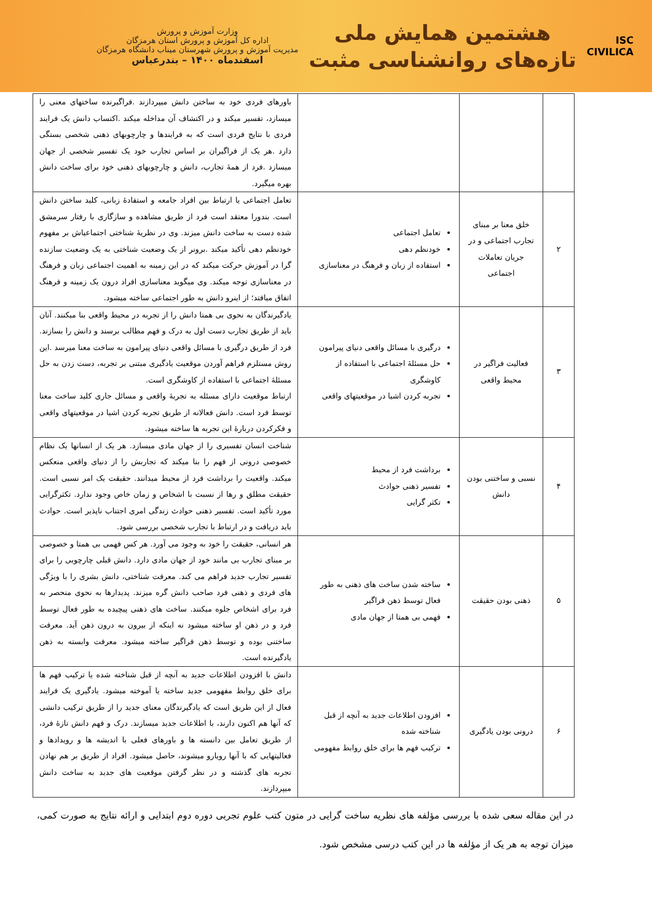ISC
CIVILICA
هشتمین همایش ملی
تازه‌های روانشناسی مثبت
وزارت آموزش و پرورش
اداره کل آموزش و پرورش استان هرمزگان
مدیریت آموزش و پرورش شهرستان میناب دانشگاه هرمزگان
اسفندماه ۱۴۰۰ – بندرعباس
| | | | باورهای فردی خود به ساختن دانش میپردازند .فراگیرنده ساختهای معنی را میسازد، تفسیر میکند و در اکتشاف آن مداخله میکند .اکتساب دانش یک فرایند فردی با نتایج فردی است که به فرایندها و چارچوبهای ذهنی شخصی بستگی دارد .هر یک از فراگیران بر اساس تجارب خود یک تفسیر شخصی از جهان میسازد .فرد از همهٔ تجارب، دانش و چارچوبهای ذهنی خود برای ساخت دانش بهره میگیرد. |
| ۲ | خلق معنا بر مبنای تجارب اجتماعی و در جریان تعاملات اجتماعی | تعامل اجتماعی خودنظم دهی استفاده از زبان و فرهنگ در معناسازی | تعامل اجتماعی یا ارتباط بین افراد جامعه و استفادهٔ زبانی، کلید ساختن دانش است. بندورا معتقد است فرد از طریق مشاهده و سازگاری با رفتار سرمشق شده دست به ساخت دانش میزند. وی در نظریهٔ شناختی اجتماعیاش بر مفهوم خودنظم دهی تأکید میکند .برونر از یک وضعیت شناختی به یک وضعیت سازنده گرا در آموزش حرکت میکند که در این زمینه به اهمیت اجتماعی زبان و فرهنگ در معناسازی توجه میکند. وی میگوید معناسازی افراد درون یک زمینه و فرهنگ اتفاق میافتد؛ از اینرو دانش به طور اجتماعی ساخته میشود. |
| ۳ | فعالیت فراگیر در محیط واقعی | درگیری با مسائل واقعی دنیای پیرامون حل مسئلهٔ اجتماعی با استفاده از کاوشگری تجربه کردن اشیا در موقعیتهای واقعی | یادگیرندگان به نحوی بی همتا دانش را از تجربه در محیط واقعی بنا میکنند. آنان باید از طریق تجارب دست اول به درک و فهم مطالب برسند و دانش را بسازند. فرد از طریق درگیری با مسائل واقعی دنیای پیرامون به ساخت معنا میرسد .این روش مستلزم فراهم آوردن موقعیت یادگیری مبتنی بر تجربه، دست زدن به حل مسئلهٔ اجتماعی با استفاده از کاوشگری است. ارتباط موقعیت دارای مسئله به تجربهٔ واقعی و مسائل جاری کلید ساخت معنا توسط فرد است. دانش فعالانه از طریق تجربه کردن اشیا در موقعیتهای واقعی و فکرکردن دربارهٔ این تجربه ها ساخته میشود. |
| ۴ | نسبی و ساختنی بودن دانش | برداشت فرد از محیط تفسیر ذهنی حوادث تکثر گرایی | شناخت انسان تفسیری را از جهان مادی میسازد. هر یک از انسانها یک نظام خصوصی درونی از فهم را بنا میکند که تجاربش را از دنیای واقعی منعکس میکند. واقعیت را برداشت فرد از محیط میدانند. حقیقت یک امر نسبی است. حقیقت مطلق و رها از نسبت با اشخاص و زمان خاص وجود ندارد. تکثرگرایی مورد تأکید است. تفسیر ذهنی حوادث زندگی امری اجتناب ناپذیر است. حوادث باید دریافت و در ارتباط با تجارب شخصی بررسی شود. |
| ۵ | ذهنی بودن حقیقت | ساخته شدن ساخت های ذهنی به طور فعال توسط ذهن فراگیر فهمی بی همتا از جهان مادی | هر انسانی، حقیقت را خود به وجود می آورد. هر کس فهمی بی همتا و خصوصی بر مبنای تجارب بی مانند خود از جهان مادی دارد. دانش قبلی چارچوبی را برای تفسیر تجارب جدید فراهم می کند. معرفت شناختی، دانش بشری را با ویژگی های فردی و ذهنی فرد صاحب دانش گره میزند. پدیدارها به نحوی منحصر به فرد برای اشخاص جلوه میکنند. ساخت های ذهنی پیچیده به طور فعال توسط فرد و در ذهن او ساخته میشود نه اینکه از بیرون به درون ذهن آید. معرفت ساختنی بوده و توسط ذهن فراگیر ساخته میشود. معرفت وابسته به ذهن یادگیرنده است. |
| ۶ | درونی بودن یادگیری | افزودن اطلاعات جدید به آنچه از قبل شناخته شده ترکیب فهم ها برای خلق روابط مفهومی | دانش با افزودن اطلاعات جدید به آنچه از قبل شناخته شده یا ترکیب فهم ها برای خلق روابط مفهومی جدید ساخته یا آموخته میشود. یادگیری یک فرایند فعال از این طریق است که یادگیرندگان معنای جدید را از طریق ترکیب دانشی که آنها هم اکنون دارند، با اطلاعات جدید میسازند. درک و فهم دانش تازهٔ فرد، از طریق تعامل بین دانسته ها و باورهای فعلی با اندیشه ها و رویدادها و فعالیتهایی که با آنها رویارو میشوند، حاصل میشود. افراد از طریق بر هم نهادن تجربه های گذشته و در نظر گرفتن موقعیت های جدید به ساخت دانش میپردازند. |
در این مقاله سعی شده با بررسی مؤلفه های نظریه ساخت گرایی در متون کتب علوم تجربی دوره دوم ابتدایی و ارائه نتایج به صورت کمی، میزان توجه به هر یک از مؤلفه ها در این کتب درسی مشخص شود.